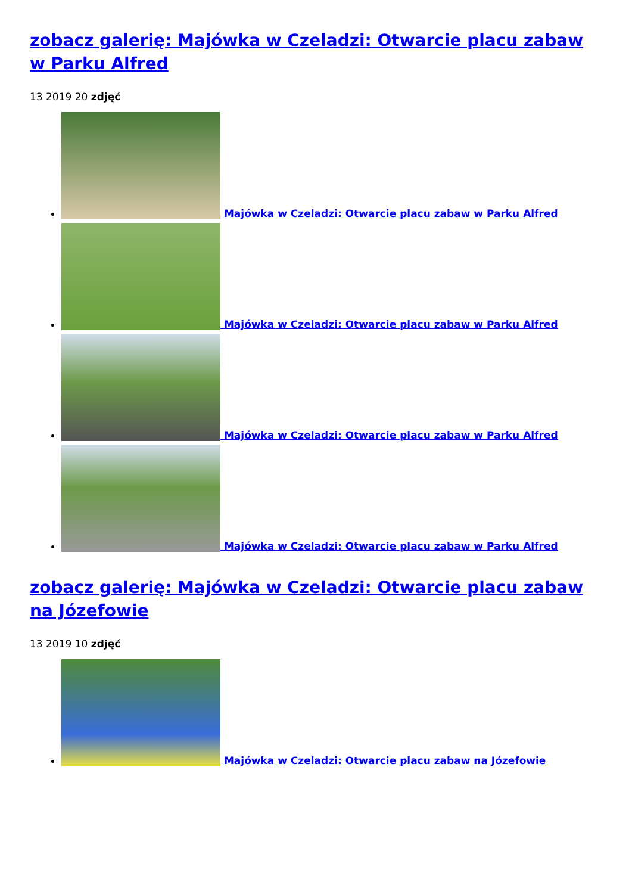zobacz galerię: Majówka w Czeladzi: Otwarcie placu zabaw w Parku Alfred
13 2019 20 zdjęć
Majówka w Czeladzi: Otwarcie placu zabaw w Parku Alfred
Majówka w Czeladzi: Otwarcie placu zabaw w Parku Alfred
Majówka w Czeladzi: Otwarcie placu zabaw w Parku Alfred
Majówka w Czeladzi: Otwarcie placu zabaw w Parku Alfred
zobacz galerię: Majówka w Czeladzi: Otwarcie placu zabaw na Józefowie
13 2019 10 zdjęć
Majówka w Czeladzi: Otwarcie placu zabaw na Józefowie